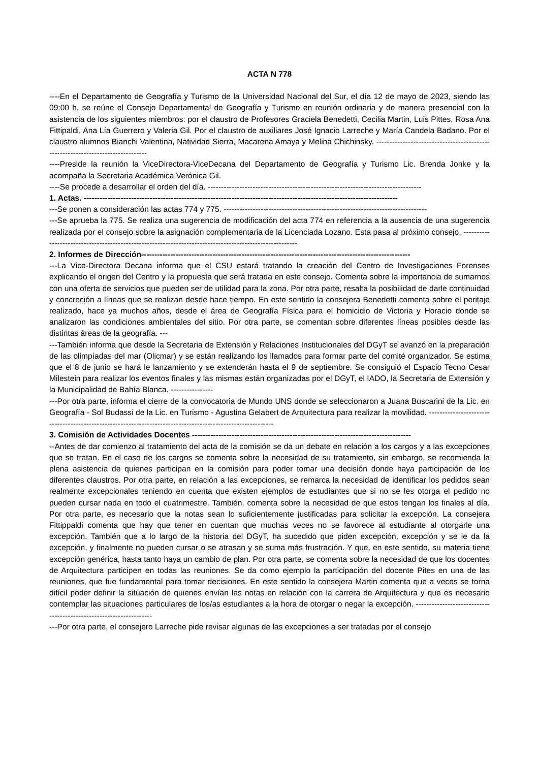ACTA N 778
----En el Departamento de Geografía y Turismo de la Universidad Nacional del Sur, el día 12 de mayo de 2023, siendo las 09:00 h, se reúne el Consejo Departamental de Geografía y Turismo en reunión ordinaria y de manera presencial con la asistencia de los siguientes miembros: por el claustro de Profesores Graciela Benedetti, Cecilia Martin, Luis Pittes, Rosa Ana Fittipaldi, Ana Lía Guerrero y Valeria Gil. Por el claustro de auxiliares José Ignacio Larreche y María Candela Badano. Por el claustro alumnos Bianchi Valentina, Natividad Sierra, Macarena Amaya y Melina Chichinsky. --------------------------------------------------------------------------------
----Preside la reunión la ViceDirectora-ViceDecana del Departamento de Geografía y Turismo Lic. Brenda Jonke y la acompaña la Secretaria Académica Verónica Gil.
----Se procede a desarrollar el orden del día. ---------------------------------------------------------------------------------
1. Actas. -----------------------------------------------------------------------------------------------------------------------
---Se ponen a consideración las actas 774 y 775. -----------------------------------------------------------------------------
---Se aprueba la 775. Se realiza una sugerencia de modificación del acta 774 en referencia a la ausencia de una sugerencia realizada por el consejo sobre la asignación complementaria de la Licenciada Lozano. Esta pasa al próximo consejo. --------------------------------------------------------------------------------------------------------
2. Informes de Dirección------------------------------------------------------------------------------------------------------
---La Vice-Directora Decana informa que el CSU estará tratando la creación del Centro de Investigaciones Forenses explicando el origen del Centro y la propuesta que será tratada en este consejo. Comenta sobre la importancia de sumarnos con una oferta de servicios que pueden ser de utilidad para la zona. Por otra parte, resalta la posibilidad de darle continuidad y concreción a líneas que se realizan desde hace tiempo. En este sentido la consejera Benedetti comenta sobre el peritaje realizado, hace ya muchos años, desde el área de Geografía Física para el homicidio de Victoria y Horacio donde se analizaron las condiciones ambientales del sitio. Por otra parte, se comentan sobre diferentes líneas posibles desde las distintas áreas de la geografía. ---
---También informa que desde la Secretaria de Extensión y Relaciones Institucionales del DGyT se avanzó en la preparación de las olimpíadas del mar (Olicmar) y se están realizando los llamados para formar parte del comité organizador. Se estima que el 8 de junio se hará le lanzamiento y se extenderán hasta el 9 de septiembre. Se consiguió el Espacio Tecno Cesar Milestein para realizar los eventos finales y las mismas están organizadas por el DGyT, el IADO, la Secretaria de Extensión y la Municipalidad de Bahía Blanca. ----------------
---Por otra parte, informa el cierre de la convocatoria de Mundo UNS donde se seleccionaron a Juana Buscarini de la Lic. en Geografía - Sol Budassi de la Lic. en Turismo - Agustina Gelabert de Arquitectura para realizar la movilidad. ------------------------------------------------------------------------------------------------------------
3. Comisión de Actividades Docentes -----------------------------------------------------------------------------------
--Antes de dar comienzo al tratamiento del acta de la comisión se da un debate en relación a los cargos y a las excepciones que se tratan. En el caso de los cargos se comenta sobre la necesidad de su tratamiento, sin embargo, se recomienda la plena asistencia de quienes participan en la comisión para poder tomar una decisión donde haya participación de los diferentes claustros. Por otra parte, en relación a las excepciones, se remarca la necesidad de identificar los pedidos sean realmente excepcionales teniendo en cuenta que existen ejemplos de estudiantes que si no se les otorga el pedido no pueden cursar nada en todo el cuatrimestre. También, comenta sobre la necesidad de que estos tengan los finales al día. Por otra parte, es necesario que la notas sean lo suficientemente justificadas para solicitar la excepción. La consejera Fittippaldi comenta que hay que tener en cuentan que muchas veces no se favorece al estudiante al otorgarle una excepción. También que a lo largo de la historia del DGyT, ha sucedido que piden excepción, excepción y se le da la excepción, y finalmente no pueden cursar o se atrasan y se suma más frustración. Y que, en este sentido, su materia tiene excepción genérica, hasta tanto haya un cambio de plan. Por otra parte, se comenta sobre la necesidad de que los docentes de Arquitectura participen en todas las reuniones. Se da como ejemplo la participación del docente Pites en una de las reuniones, que fue fundamental para tomar decisiones. En este sentido la consejera Martin comenta que a veces se torna difícil poder definir la situación de quienes envían las notas en relación con la carrera de Arquitectura y que es necesario contemplar las situaciones particulares de los/as estudiantes a la hora de otorgar o negar la excepción. -------------------------------------------------------------------
---Por otra parte, el consejero Larreche pide revisar algunas de las excepciones a ser tratadas por el consejo